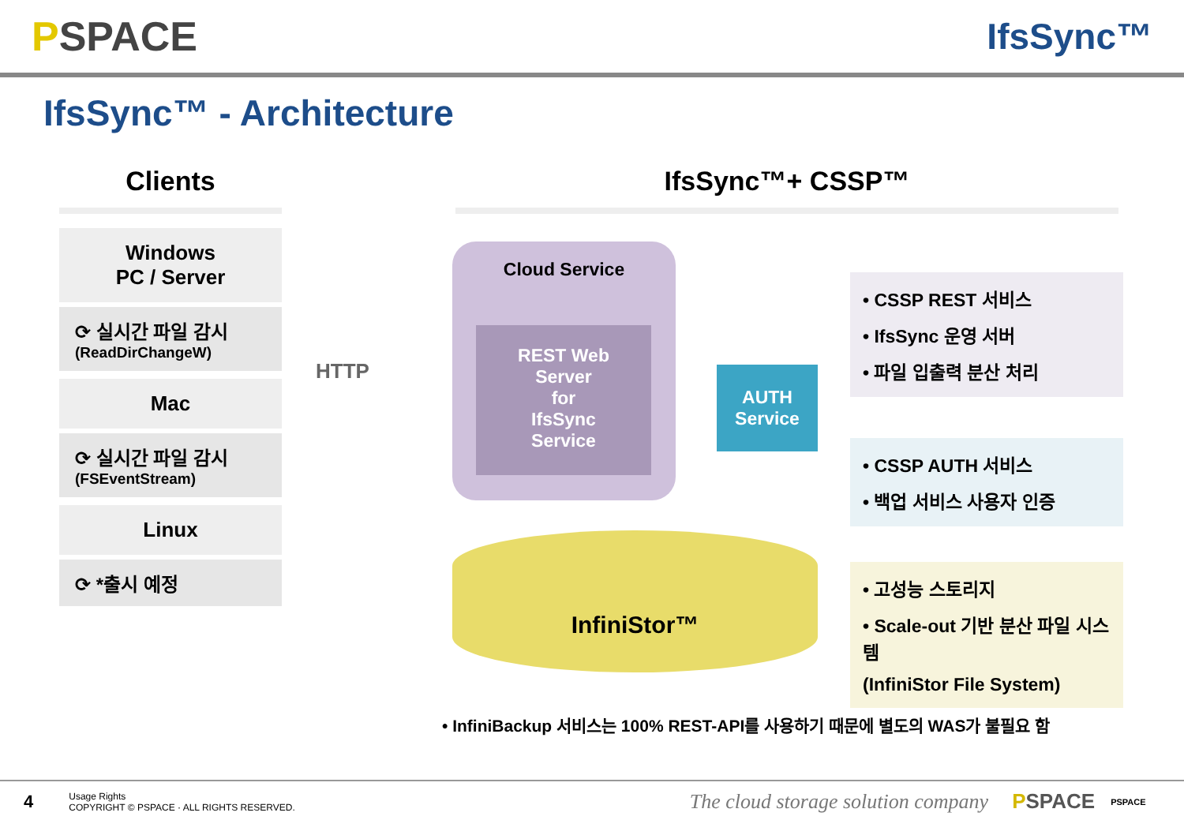PSPACE IfsSync™
IfsSync™ - Architecture
Clients
Windows
PC / Server
⟳ 실시간 파일 감시
(ReadDirChangeW)
Mac
⟳ 실시간 파일 감시
(FSEventStream)
Linux
⟳ *출시 예정
IfsSync™+ CSSP™
HTTP
Cloud Service
REST Web
Server
for
IfsSync
Service
AUTH
Service
InfiniStor™
• CSSP REST 서비스
• IfsSync 운영 서버
• 파일 입출력 분산 처리
• CSSP AUTH 서비스
• 백업 서비스 사용자 인증
• 고성능 스토리지
• Scale-out 기반 분산 파일 시스템
(InfiniStor File System)
• InfiniBackup 서비스는 100% REST-API를 사용하기 때문에 별도의 WAS가 불필요 함
4
Usage Rights
COPYRIGHT © PSPACE · ALL RIGHTS RESERVED.
The cloud storage solution company PSPACE PSPACE